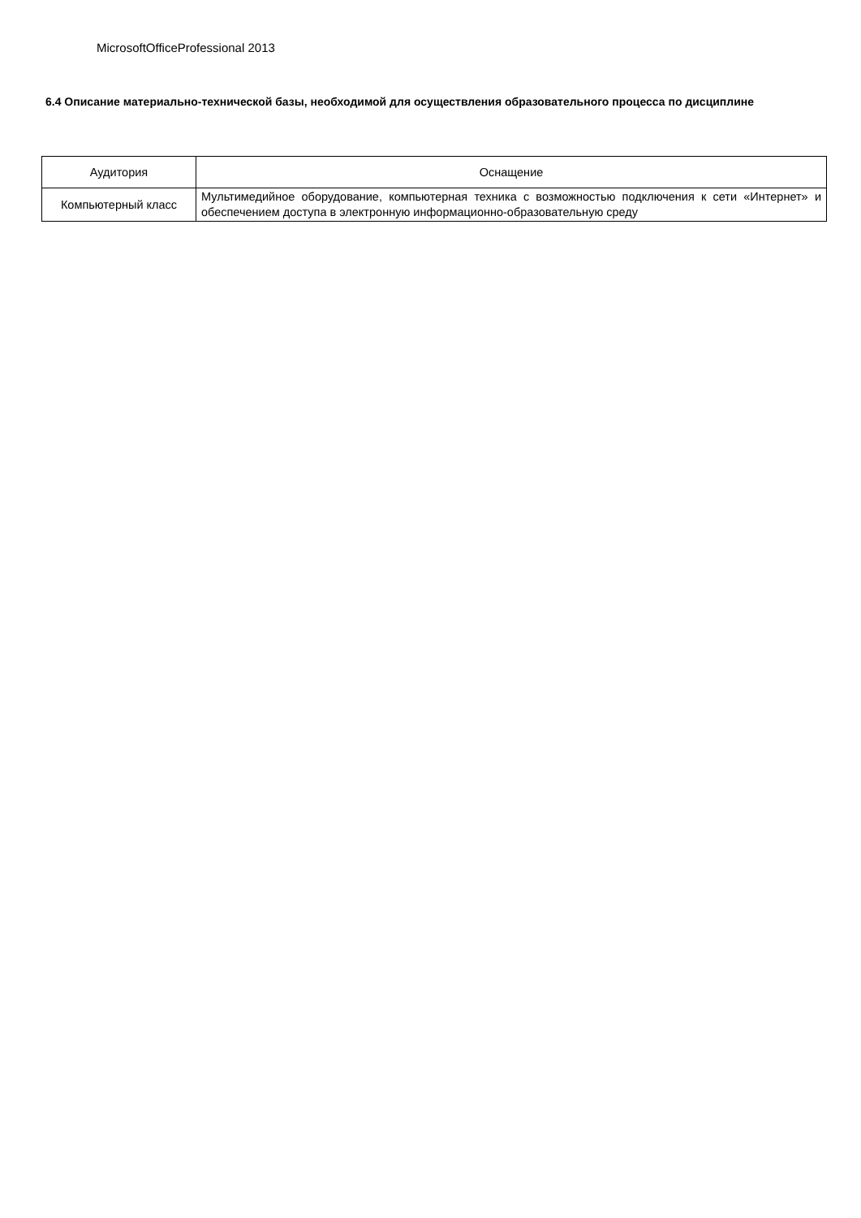MicrosoftOfficeProfessional 2013
6.4 Описание материально-технической базы, необходимой для осуществления образовательного процесса по дисциплине
| Аудитория | Оснащение |
| --- | --- |
| Компьютерный класс | Мультимедийное оборудование, компьютерная техника с возможностью подключения к сети «Интернет» и обеспечением доступа в электронную информационно-образовательную среду |